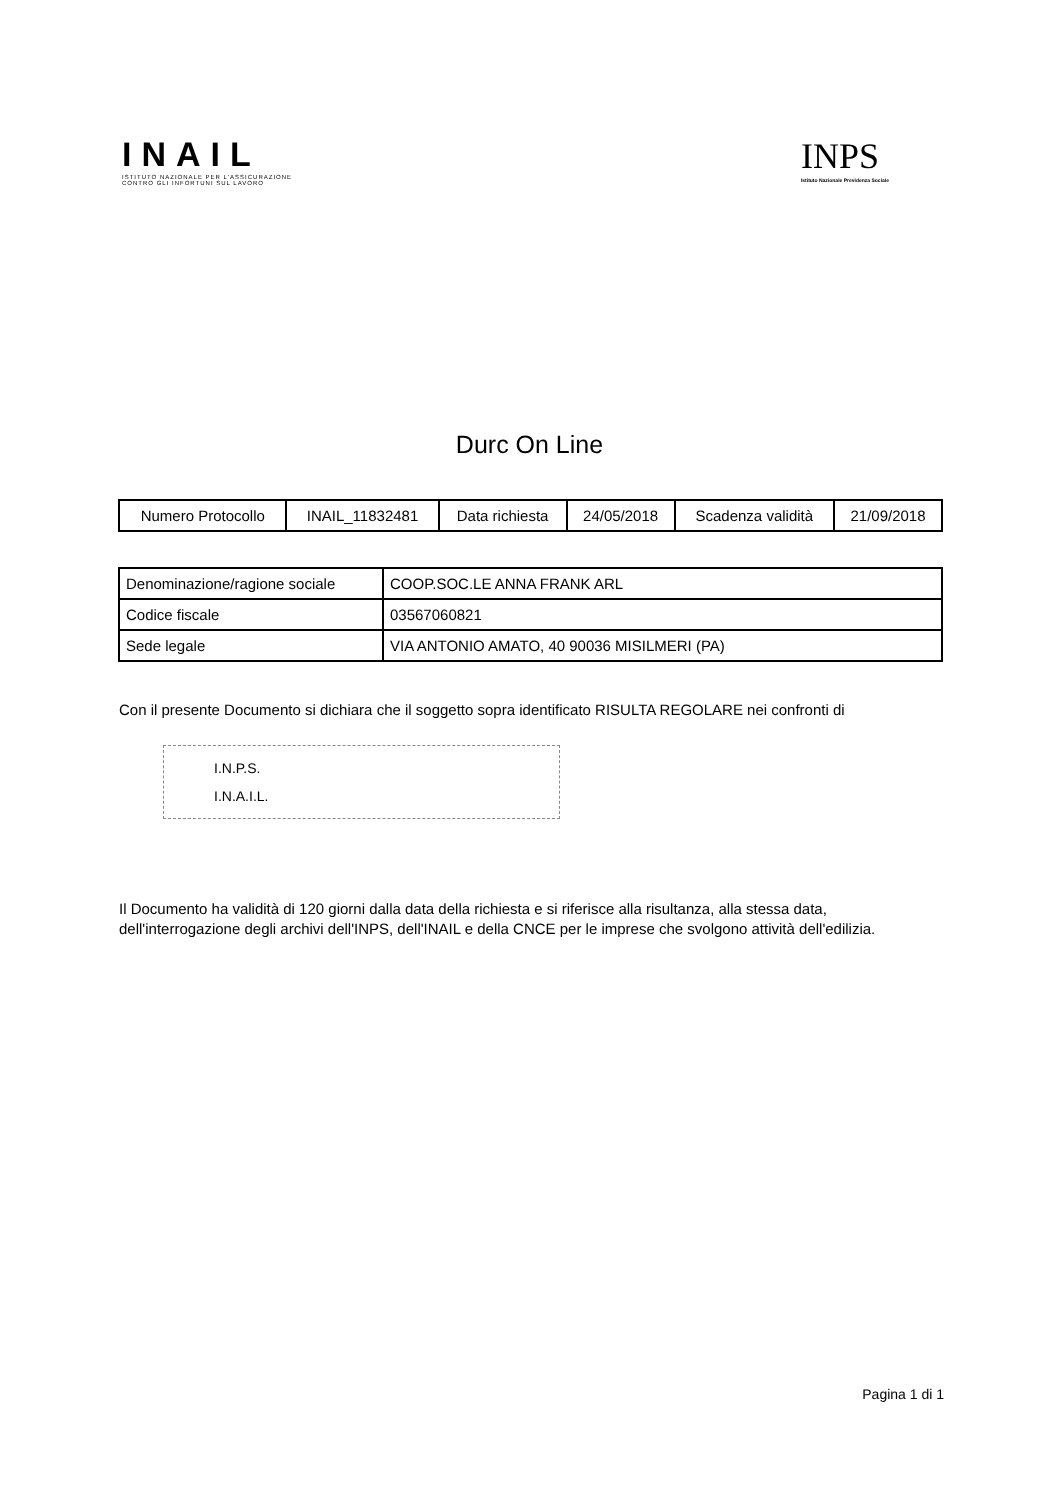INAIL
ISTITUTO NAZIONALE PER L'ASSICURAZIONE
CONTRO GLI INFORTUNI SUL LAVORO
INPS
Istituto Nazionale Previdenza Sociale
Durc On Line
| Numero Protocollo | INAIL_11832481 | Data richiesta | 24/05/2018 | Scadenza validità | 21/09/2018 |
| Denominazione/ragione sociale | COOP.SOC.LE ANNA FRANK ARL |
| Codice fiscale | 03567060821 |
| Sede legale | VIA ANTONIO AMATO, 40 90036 MISILMERI (PA) |
Con il presente Documento si dichiara che il soggetto sopra identificato RISULTA REGOLARE nei confronti di
I.N.P.S.
I.N.A.I.L.
Il Documento ha validità di 120 giorni dalla data della richiesta e si riferisce alla risultanza, alla stessa data, dell'interrogazione degli archivi dell'INPS, dell'INAIL e della CNCE per le imprese che svolgono attività dell'edilizia.
Pagina 1 di 1